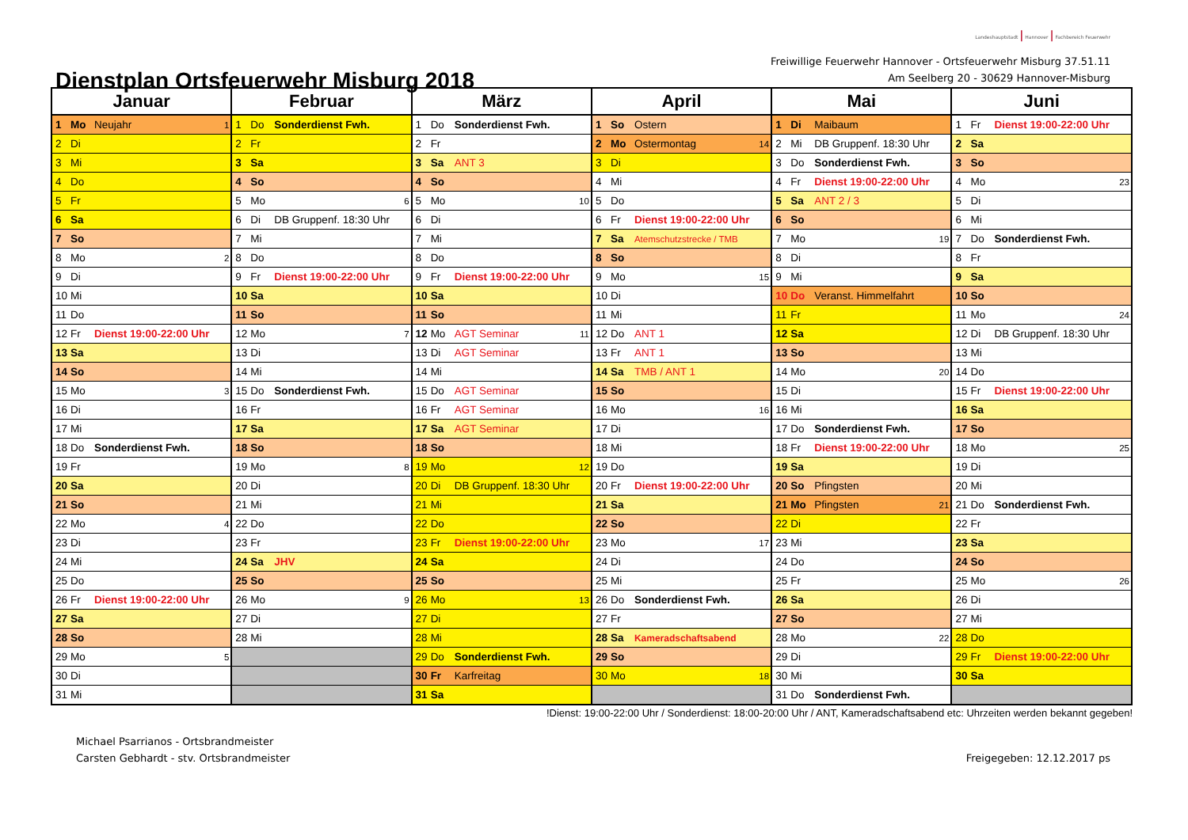Dienstplan Ortsfeuerwehr Misburg 2018
Landeshauptstadt | Hannover | Fachbereich Feuerwehr
Freiwillige Feuerwehr Hannover - Ortsfeuerwehr Misburg 37.51.11
Am Seelberg 20 - 30629 Hannover-Misburg
| Januar | | | | Februar | | | | März | | | | April | | | | Mai | | | | Juni | | | |
| --- | --- | --- | --- | --- | --- | --- | --- | --- | --- | --- | --- | --- | --- | --- | --- | --- | --- | --- | --- | --- | --- | --- | --- |
| 1 | Mo | Neujahr | 1 | 1 | Do | Sonderdienst Fwh. | | 1 | Do | Sonderdienst Fwh. | | 1 | So | Ostern | | 1 | Di | Maibaum | | 1 | Fr | Dienst 19:00-22:00 Uhr | |
| 2 | Di | | | 2 | Fr | | | 2 | Fr | | | 2 | Mo | Ostermontag | 14 | 2 | Mi | DB Gruppenf. 18:30 Uhr | | 2 | Sa | | |
| 3 | Mi | | | 3 | Sa | | | 3 | Sa | ANT 3 | | 3 | Di | | | 3 | Do | Sonderdienst Fwh. | | 3 | So | | |
| 4 | Do | | | 4 | So | | | 4 | So | | | 4 | Mi | | | 4 | Fr | Dienst 19:00-22:00 Uhr | | 4 | Mo | | 23 |
| 5 | Fr | | | 5 | Mo | | 6 | 5 | Mo | | 10 | 5 | Do | | | 5 | Sa | ANT 2 / 3 | | 5 | Di | | |
| 6 | Sa | | | 6 | Di | DB Gruppenf. 18:30 Uhr | | 6 | Di | | | 6 | Fr | Dienst 19:00-22:00 Uhr | | 6 | So | | | 6 | Mi | | |
| 7 | So | | | 7 | Mi | | | 7 | Mi | | | 7 | Sa | Atemschutzstrecke / TMB | | 7 | Mo | | 19 | 7 | Do | Sonderdienst Fwh. | |
| 8 | Mo | | 2 | 8 | Do | | | 8 | Do | | | 8 | So | | | 8 | Di | | | 8 | Fr | | |
| 9 | Di | | | 9 | Fr | Dienst 19:00-22:00 Uhr | | 9 | Fr | Dienst 19:00-22:00 Uhr | | 9 | Mo | | 15 | 9 | Mi | | | 9 | Sa | | |
| 10 | Mi | | | 10 | Sa | | | 10 | Sa | | | 10 | Di | | | 10 | Do | Veranst. Himmelfahrt | | 10 | So | | |
| 11 | Do | | | 11 | So | | | 11 | So | | | 11 | Mi | | | 11 | Fr | | | 11 | Mo | | 24 |
| 12 | Fr | Dienst 19:00-22:00 Uhr | | 12 | Mo | | 7 | 12 | Mo | AGT Seminar | 11 | 12 | Do | ANT 1 | | 12 | Sa | | | 12 | Di | DB Gruppenf. 18:30 Uhr | |
| 13 | Sa | | | 13 | Di | | | 13 | Di | AGT Seminar | | 13 | Fr | ANT 1 | | 13 | So | | | 13 | Mi | | |
| 14 | So | | | 14 | Mi | | | 14 | Mi | | | 14 | Sa | TMB / ANT 1 | | 14 | Mo | | 20 | 14 | Do | | |
| 15 | Mo | | 3 | 15 | Do | Sonderdienst Fwh. | | 15 | Do | AGT Seminar | | 15 | So | | | 15 | Di | | | 15 | Fr | Dienst 19:00-22:00 Uhr | |
| 16 | Di | | | 16 | Fr | | | 16 | Fr | AGT Seminar | | 16 | Mo | | 16 | 16 | Mi | | | 16 | Sa | | |
| 17 | Mi | | | 17 | Sa | | | 17 | Sa | AGT Seminar | | 17 | Di | | | 17 | Do | Sonderdienst Fwh. | | 17 | So | | |
| 18 | Do | Sonderdienst Fwh. | | 18 | So | | | 18 | So | | | 18 | Mi | | | 18 | Fr | Dienst 19:00-22:00 Uhr | | 18 | Mo | | 25 |
| 19 | Fr | | | 19 | Mo | | 8 | 19 | Mo | | 12 | 19 | Do | | | 19 | Sa | | | 19 | Di | | |
| 20 | Sa | | | 20 | Di | | | 20 | Di | DB Gruppenf. 18:30 Uhr | | 20 | Fr | Dienst 19:00-22:00 Uhr | | 20 | So | Pfingsten | | 20 | Mi | | |
| 21 | So | | | 21 | Mi | | | 21 | Mi | | | 21 | Sa | | | 21 | Mo | Pfingsten | 21 | 21 | Do | Sonderdienst Fwh. | |
| 22 | Mo | | 4 | 22 | Do | | | 22 | Do | | | 22 | So | | | 22 | Di | | | 22 | Fr | | |
| 23 | Di | | | 23 | Fr | | | 23 | Fr | Dienst 19:00-22:00 Uhr | | 23 | Mo | | 17 | 23 | Mi | | | 23 | Sa | | |
| 24 | Mi | | | 24 | Sa | JHV | | 24 | Sa | | | 24 | Di | | | 24 | Do | | | 24 | So | | |
| 25 | Do | | | 25 | So | | | 25 | So | | | 25 | Mi | | | 25 | Fr | | | 25 | Mo | | 26 |
| 26 | Fr | Dienst 19:00-22:00 Uhr | | 26 | Mo | | 9 | 26 | Mo | | 13 | 26 | Do | Sonderdienst Fwh. | | 26 | Sa | | | 26 | Di | | |
| 27 | Sa | | | 27 | Di | | | 27 | Di | | | 27 | Fr | | | 27 | So | | | 27 | Mi | | |
| 28 | So | | | 28 | Mi | | | 28 | Mi | | | 28 | Sa | Kameradschaftsabend | | 28 | Mo | | 22 | 28 | Do | | |
| 29 | Mo | | 5 | | | | | 29 | Do | Sonderdienst Fwh. | | 29 | So | | | 29 | Di | | | 29 | Fr | Dienst 19:00-22:00 Uhr | |
| 30 | Di | | | | | | | 30 | Fr | Karfreitag | | 30 | Mo | | 18 | 30 | Mi | | | 30 | Sa | | |
| 31 | Mi | | | | | | | 31 | Sa | | | | | | | 31 | Do | Sonderdienst Fwh. | | | | | |
!Dienst: 19:00-22:00 Uhr / Sonderdienst: 18:00-20:00 Uhr / ANT, Kameradschaftsabend etc: Uhrzeiten werden bekannt gegeben!
Michael Psarrianos - Ortsbrandmeister
Carsten Gebhardt - stv. Ortsbrandmeister
Freigegeben: 12.12.2017 ps